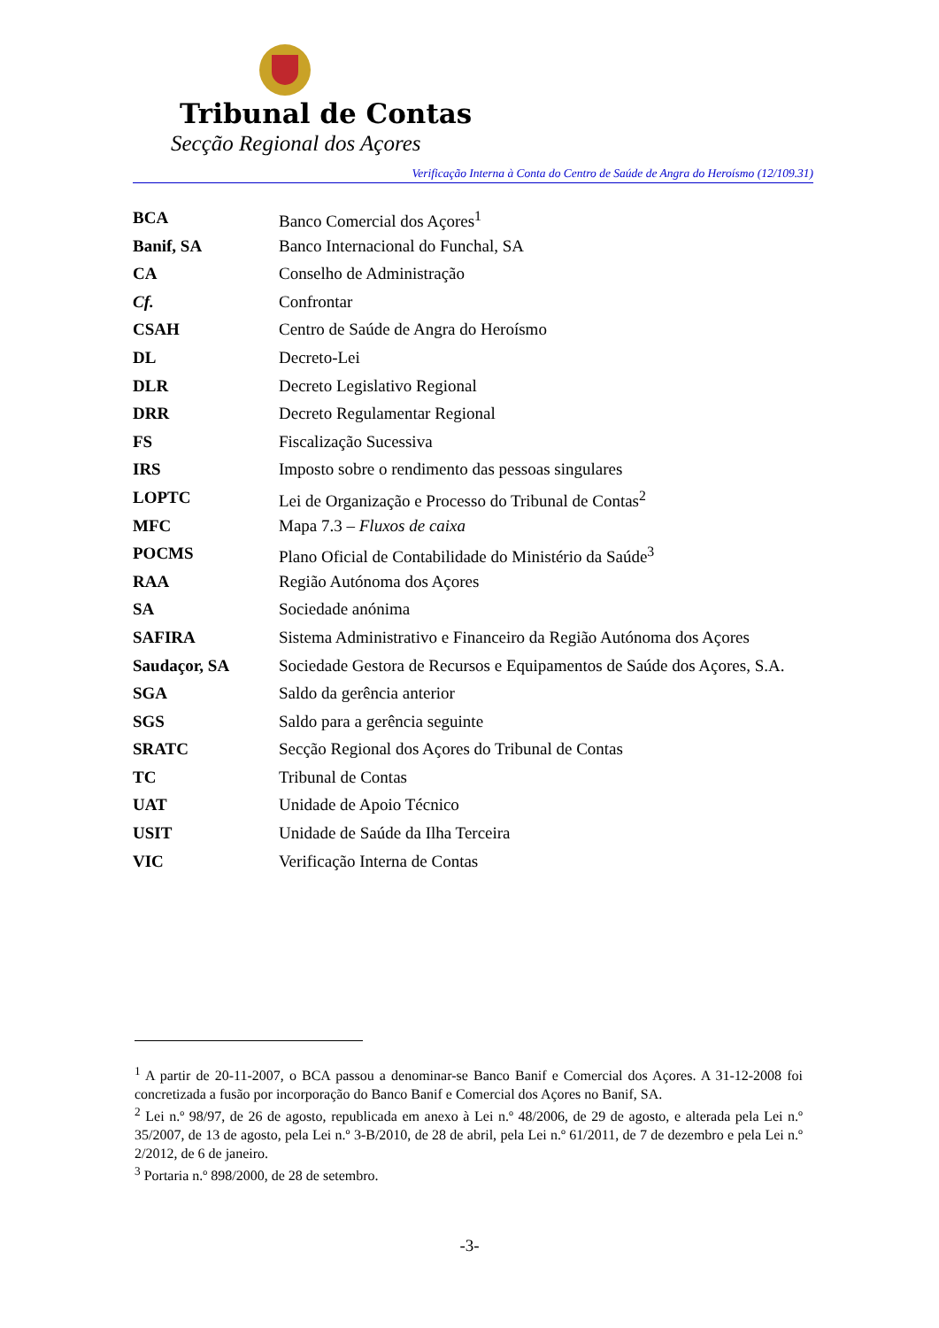Tribunal de Contas
Secção Regional dos Açores
Verificação Interna à Conta do Centro de Saúde de Angra do Heroísmo (12/109.31)
| BCA | Banco Comercial dos Açores<sup>1</sup> |
| Banif, SA | Banco Internacional do Funchal, SA |
| CA | Conselho de Administração |
| Cf. | Confrontar |
| CSAH | Centro de Saúde de Angra do Heroísmo |
| DL | Decreto-Lei |
| DLR | Decreto Legislativo Regional |
| DRR | Decreto Regulamentar Regional |
| FS | Fiscalização Sucessiva |
| IRS | Imposto sobre o rendimento das pessoas singulares |
| LOPTC | Lei de Organização e Processo do Tribunal de Contas<sup>2</sup> |
| MFC | Mapa 7.3 – Fluxos de caixa |
| POCMS | Plano Oficial de Contabilidade do Ministério da Saúde<sup>3</sup> |
| RAA | Região Autónoma dos Açores |
| SA | Sociedade anónima |
| SAFIRA | Sistema Administrativo e Financeiro da Região Autónoma dos Açores |
| Saudaçor, SA | Sociedade Gestora de Recursos e Equipamentos de Saúde dos Açores, S.A. |
| SGA | Saldo da gerência anterior |
| SGS | Saldo para a gerência seguinte |
| SRATC | Secção Regional dos Açores do Tribunal de Contas |
| TC | Tribunal de Contas |
| UAT | Unidade de Apoio Técnico |
| USIT | Unidade de Saúde da Ilha Terceira |
| VIC | Verificação Interna de Contas |
<sup>1</sup> A partir de 20-11-2007, o BCA passou a denominar-se Banco Banif e Comercial dos Açores. A 31-12-2008 foi concretizada a fusão por incorporação do Banco Banif e Comercial dos Açores no Banif, SA.
<sup>2</sup> Lei n.º 98/97, de 26 de agosto, republicada em anexo à Lei n.º 48/2006, de 29 de agosto, e alterada pela Lei n.º 35/2007, de 13 de agosto, pela Lei n.º 3-B/2010, de 28 de abril, pela Lei n.º 61/2011, de 7 de dezembro e pela Lei n.º 2/2012, de 6 de janeiro.
<sup>3</sup> Portaria n.º 898/2000, de 28 de setembro.
-3-